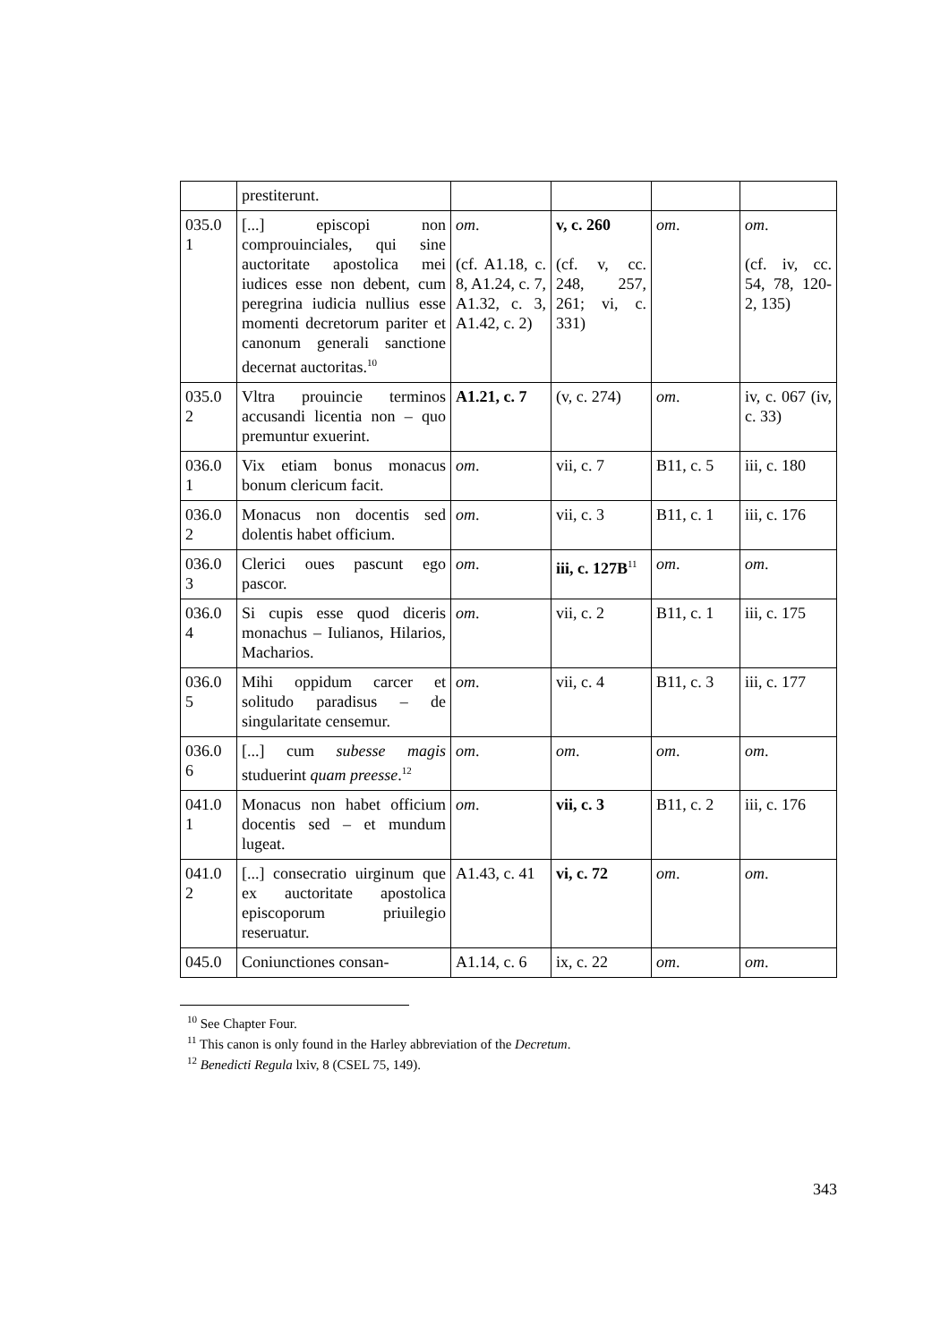| | prestiterunt. | | | | |
| 035.0 1 | [...] episcopi non comprouinciales, qui sine auctoritate apostolica mei iudices esse non debent, cum peregrina iudicia nullius esse momenti decretorum pariter et canonum generali sanctione decernat auctoritas.<sup>10</sup> | om . (cf. A1.18, c. 8, A1.24, c. 7, A1.32, c. 3, A1.42, c. 2) | v, c. 260 (cf. v, cc. 248, 257, 261; vi, c. 331) | om . | om . (cf. iv, cc. 54, 78, 120-2, 135) |
| 035.0 2 | Vltra prouincie terminos accusandi licentia non – quo premuntur exuerint. | A1.21, c. 7 | (v, c. 274) | om . | iv, c. 067 (iv, c. 33) |
| 036.0 1 | Vix etiam bonus monacus bonum clericum facit. | om . | vii, c. 7 | B11, c. 5 | iii, c. 180 |
| 036.0 2 | Monacus non docentis sed dolentis habet officium. | om . | vii, c. 3 | B11, c. 1 | iii, c. 176 |
| 036.0 3 | Clerici oues pascunt ego pascor. | om . | iii, c. 127B<sup>11</sup> | om . | om . |
| 036.0 4 | Si cupis esse quod diceris monachus – Iulianos, Hilarios, Macharios. | om . | vii, c. 2 | B11, c. 1 | iii, c. 175 |
| 036.0 5 | Mihi oppidum carcer et solitudo paradisus – de singularitate censemur. | om . | vii, c. 4 | B11, c. 3 | iii, c. 177 |
| 036.0 6 | [...] cum subesse magis studuerint quam preesse .<sup>12</sup> | om . | om . | om . | om . |
| 041.0 1 | Monacus non habet officium docentis sed – et mundum lugeat. | om . | vii, c. 3 | B11, c. 2 | iii, c. 176 |
| 041.0 2 | [...] consecratio uirginum que ex auctoritate apostolica episcoporum priuilegio reseruatur. | A1.43, c. 41 | vi, c. 72 | om . | om . |
| 045.0 | Coniunctiones consan- | A1.14, c. 6 | ix, c. 22 | om . | om . |
<sup>10</sup> See Chapter Four.
<sup>11</sup> This canon is only found in the Harley abbreviation of the Decretum.
<sup>12</sup> Benedicti Regula lxiv, 8 (CSEL 75, 149).
343